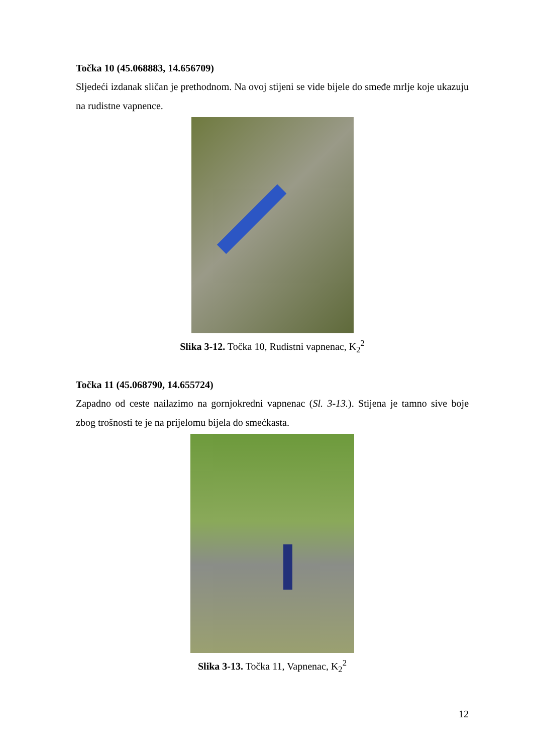Točka 10 (45.068883, 14.656709)
Sljedeći izdanak sličan je prethodnom. Na ovoj stijeni se vide bijele do smeđe mrlje koje ukazuju na rudistne vapnence.
Slika 3-12. Točka 10, Rudistni vapnenac, K<sub>2</sub><sup>2</sup>
Točka 11 (45.068790, 14.655724)
Zapadno od ceste nailazimo na gornjokredni vapnenac (Sl. 3-13.). Stijena je tamno sive boje zbog trošnosti te je na prijelomu bijela do smećkasta.
Slika 3-13. Točka 11, Vapnenac, K<sub>2</sub><sup>2</sup>
12